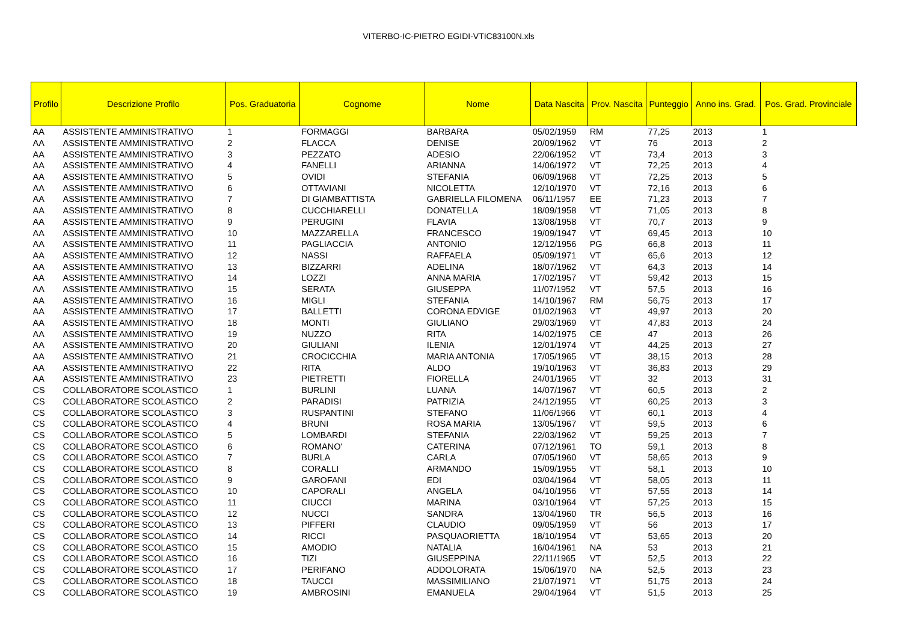VITERBO-IC-PIETRO EGIDI-VTIC83100N.xls
| Profilo | Descrizione Profilo | Pos. Graduatoria | Cognome | Nome | Data Nascita | Prov. Nascita | Punteggio | Anno ins. Grad. | Pos. Grad. Provinciale |
| --- | --- | --- | --- | --- | --- | --- | --- | --- | --- |
| AA | ASSISTENTE AMMINISTRATIVO | 1 | FORMAGGI | BARBARA | 05/02/1959 | RM | 77,25 | 2013 | 1 |
| AA | ASSISTENTE AMMINISTRATIVO | 2 | FLACCA | DENISE | 20/09/1962 | VT | 76 | 2013 | 2 |
| AA | ASSISTENTE AMMINISTRATIVO | 3 | PEZZATO | ADESIO | 22/06/1952 | VT | 73,4 | 2013 | 3 |
| AA | ASSISTENTE AMMINISTRATIVO | 4 | FANELLI | ARIANNA | 14/06/1972 | VT | 72,25 | 2013 | 4 |
| AA | ASSISTENTE AMMINISTRATIVO | 5 | OVIDI | STEFANIA | 06/09/1968 | VT | 72,25 | 2013 | 5 |
| AA | ASSISTENTE AMMINISTRATIVO | 6 | OTTAVIANI | NICOLETTA | 12/10/1970 | VT | 72,16 | 2013 | 6 |
| AA | ASSISTENTE AMMINISTRATIVO | 7 | DI GIAMBATTISTA | GABRIELLA FILOMENA | 06/11/1957 | EE | 71,23 | 2013 | 7 |
| AA | ASSISTENTE AMMINISTRATIVO | 8 | CUCCHIARELLI | DONATELLA | 18/09/1958 | VT | 71,05 | 2013 | 8 |
| AA | ASSISTENTE AMMINISTRATIVO | 9 | PERUGINI | FLAVIA | 13/08/1958 | VT | 70,7 | 2013 | 9 |
| AA | ASSISTENTE AMMINISTRATIVO | 10 | MAZZARELLA | FRANCESCO | 19/09/1947 | VT | 69,45 | 2013 | 10 |
| AA | ASSISTENTE AMMINISTRATIVO | 11 | PAGLIACCIA | ANTONIO | 12/12/1956 | PG | 66,8 | 2013 | 11 |
| AA | ASSISTENTE AMMINISTRATIVO | 12 | NASSI | RAFFAELA | 05/09/1971 | VT | 65,6 | 2013 | 12 |
| AA | ASSISTENTE AMMINISTRATIVO | 13 | BIZZARRI | ADELINA | 18/07/1962 | VT | 64,3 | 2013 | 14 |
| AA | ASSISTENTE AMMINISTRATIVO | 14 | LOZZI | ANNA MARIA | 17/02/1957 | VT | 59,42 | 2013 | 15 |
| AA | ASSISTENTE AMMINISTRATIVO | 15 | SERATA | GIUSEPPA | 11/07/1952 | VT | 57,5 | 2013 | 16 |
| AA | ASSISTENTE AMMINISTRATIVO | 16 | MIGLI | STEFANIA | 14/10/1967 | RM | 56,75 | 2013 | 17 |
| AA | ASSISTENTE AMMINISTRATIVO | 17 | BALLETTI | CORONA EDVIGE | 01/02/1963 | VT | 49,97 | 2013 | 20 |
| AA | ASSISTENTE AMMINISTRATIVO | 18 | MONTI | GIULIANO | 29/03/1969 | VT | 47,83 | 2013 | 24 |
| AA | ASSISTENTE AMMINISTRATIVO | 19 | NUZZO | RITA | 14/02/1975 | CE | 47 | 2013 | 26 |
| AA | ASSISTENTE AMMINISTRATIVO | 20 | GIULIANI | ILENIA | 12/01/1974 | VT | 44,25 | 2013 | 27 |
| AA | ASSISTENTE AMMINISTRATIVO | 21 | CROCICCHIA | MARIA ANTONIA | 17/05/1965 | VT | 38,15 | 2013 | 28 |
| AA | ASSISTENTE AMMINISTRATIVO | 22 | RITA | ALDO | 19/10/1963 | VT | 36,83 | 2013 | 29 |
| AA | ASSISTENTE AMMINISTRATIVO | 23 | PIETRETTI | FIORELLA | 24/01/1965 | VT | 32 | 2013 | 31 |
| CS | COLLABORATORE SCOLASTICO | 1 | BURLINI | LUANA | 14/07/1967 | VT | 60,5 | 2013 | 2 |
| CS | COLLABORATORE SCOLASTICO | 2 | PARADISI | PATRIZIA | 24/12/1955 | VT | 60,25 | 2013 | 3 |
| CS | COLLABORATORE SCOLASTICO | 3 | RUSPANTINI | STEFANO | 11/06/1966 | VT | 60,1 | 2013 | 4 |
| CS | COLLABORATORE SCOLASTICO | 4 | BRUNI | ROSA MARIA | 13/05/1967 | VT | 59,5 | 2013 | 6 |
| CS | COLLABORATORE SCOLASTICO | 5 | LOMBARDI | STEFANIA | 22/03/1962 | VT | 59,25 | 2013 | 7 |
| CS | COLLABORATORE SCOLASTICO | 6 | ROMANO' | CATERINA | 07/12/1961 | TO | 59,1 | 2013 | 8 |
| CS | COLLABORATORE SCOLASTICO | 7 | BURLA | CARLA | 07/05/1960 | VT | 58,65 | 2013 | 9 |
| CS | COLLABORATORE SCOLASTICO | 8 | CORALLI | ARMANDO | 15/09/1955 | VT | 58,1 | 2013 | 10 |
| CS | COLLABORATORE SCOLASTICO | 9 | GAROFANI | EDI | 03/04/1964 | VT | 58,05 | 2013 | 11 |
| CS | COLLABORATORE SCOLASTICO | 10 | CAPORALI | ANGELA | 04/10/1956 | VT | 57,55 | 2013 | 14 |
| CS | COLLABORATORE SCOLASTICO | 11 | CIUCCI | MARINA | 03/10/1964 | VT | 57,25 | 2013 | 15 |
| CS | COLLABORATORE SCOLASTICO | 12 | NUCCI | SANDRA | 13/04/1960 | TR | 56,5 | 2013 | 16 |
| CS | COLLABORATORE SCOLASTICO | 13 | PIFFERI | CLAUDIO | 09/05/1959 | VT | 56 | 2013 | 17 |
| CS | COLLABORATORE SCOLASTICO | 14 | RICCI | PASQUAORIETTA | 18/10/1954 | VT | 53,65 | 2013 | 20 |
| CS | COLLABORATORE SCOLASTICO | 15 | AMODIO | NATALIA | 16/04/1961 | NA | 53 | 2013 | 21 |
| CS | COLLABORATORE SCOLASTICO | 16 | TIZI | GIUSEPPINA | 22/11/1965 | VT | 52,5 | 2013 | 22 |
| CS | COLLABORATORE SCOLASTICO | 17 | PERIFANO | ADDOLORATA | 15/06/1970 | NA | 52,5 | 2013 | 23 |
| CS | COLLABORATORE SCOLASTICO | 18 | TAUCCI | MASSIMILIANO | 21/07/1971 | VT | 51,75 | 2013 | 24 |
| CS | COLLABORATORE SCOLASTICO | 19 | AMBROSINI | EMANUELA | 29/04/1964 | VT | 51,5 | 2013 | 25 |